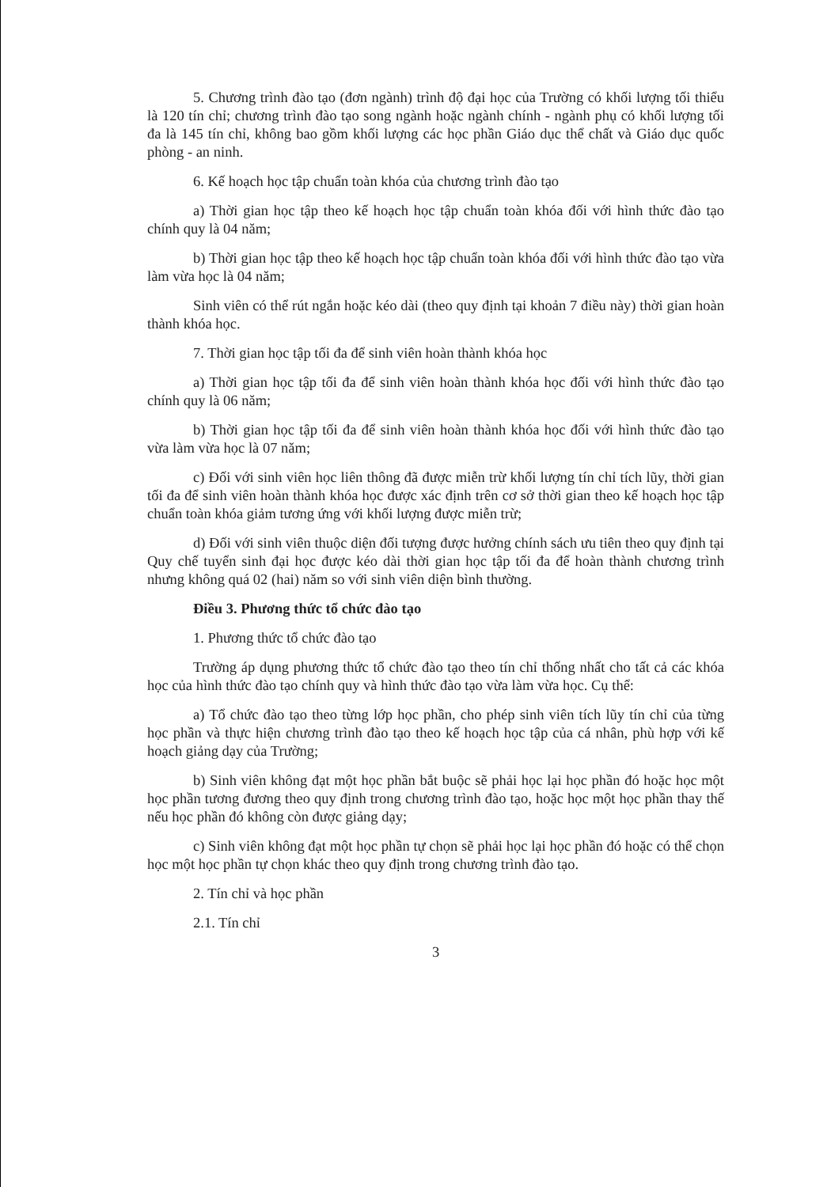5. Chương trình đào tạo (đơn ngành) trình độ đại học của Trường có khối lượng tối thiểu là 120 tín chỉ; chương trình đào tạo song ngành hoặc ngành chính - ngành phụ có khối lượng tối đa là 145 tín chỉ, không bao gồm khối lượng các học phần Giáo dục thể chất và Giáo dục quốc phòng - an ninh.
6. Kế hoạch học tập chuẩn toàn khóa của chương trình đào tạo
a) Thời gian học tập theo kế hoạch học tập chuẩn toàn khóa đối với hình thức đào tạo chính quy là 04 năm;
b) Thời gian học tập theo kế hoạch học tập chuẩn toàn khóa đối với hình thức đào tạo vừa làm vừa học là 04 năm;
Sinh viên có thể rút ngắn hoặc kéo dài (theo quy định tại khoản 7 điều này) thời gian hoàn thành khóa học.
7. Thời gian học tập tối đa để sinh viên hoàn thành khóa học
a) Thời gian học tập tối đa để sinh viên hoàn thành khóa học đối với hình thức đào tạo chính quy là 06 năm;
b) Thời gian học tập tối đa để sinh viên hoàn thành khóa học đối với hình thức đào tạo vừa làm vừa học là 07 năm;
c) Đối với sinh viên học liên thông đã được miễn trừ khối lượng tín chỉ tích lũy, thời gian tối đa để sinh viên hoàn thành khóa học được xác định trên cơ sở thời gian theo kế hoạch học tập chuẩn toàn khóa giảm tương ứng với khối lượng được miễn trừ;
d) Đối với sinh viên thuộc diện đối tượng được hưởng chính sách ưu tiên theo quy định tại Quy chế tuyển sinh đại học được kéo dài thời gian học tập tối đa để hoàn thành chương trình nhưng không quá 02 (hai) năm so với sinh viên diện bình thường.
Điều 3. Phương thức tổ chức đào tạo
1. Phương thức tổ chức đào tạo
Trường áp dụng phương thức tổ chức đào tạo theo tín chỉ thống nhất cho tất cả các khóa học của hình thức đào tạo chính quy và hình thức đào tạo vừa làm vừa học. Cụ thể:
a) Tổ chức đào tạo theo từng lớp học phần, cho phép sinh viên tích lũy tín chỉ của từng học phần và thực hiện chương trình đào tạo theo kế hoạch học tập của cá nhân, phù hợp với kế hoạch giảng dạy của Trường;
b) Sinh viên không đạt một học phần bắt buộc sẽ phải học lại học phần đó hoặc học một học phần tương đương theo quy định trong chương trình đào tạo, hoặc học một học phần thay thế nếu học phần đó không còn được giảng dạy;
c) Sinh viên không đạt một học phần tự chọn sẽ phải học lại học phần đó hoặc có thể chọn học một học phần tự chọn khác theo quy định trong chương trình đào tạo.
2. Tín chỉ và học phần
2.1. Tín chỉ
3